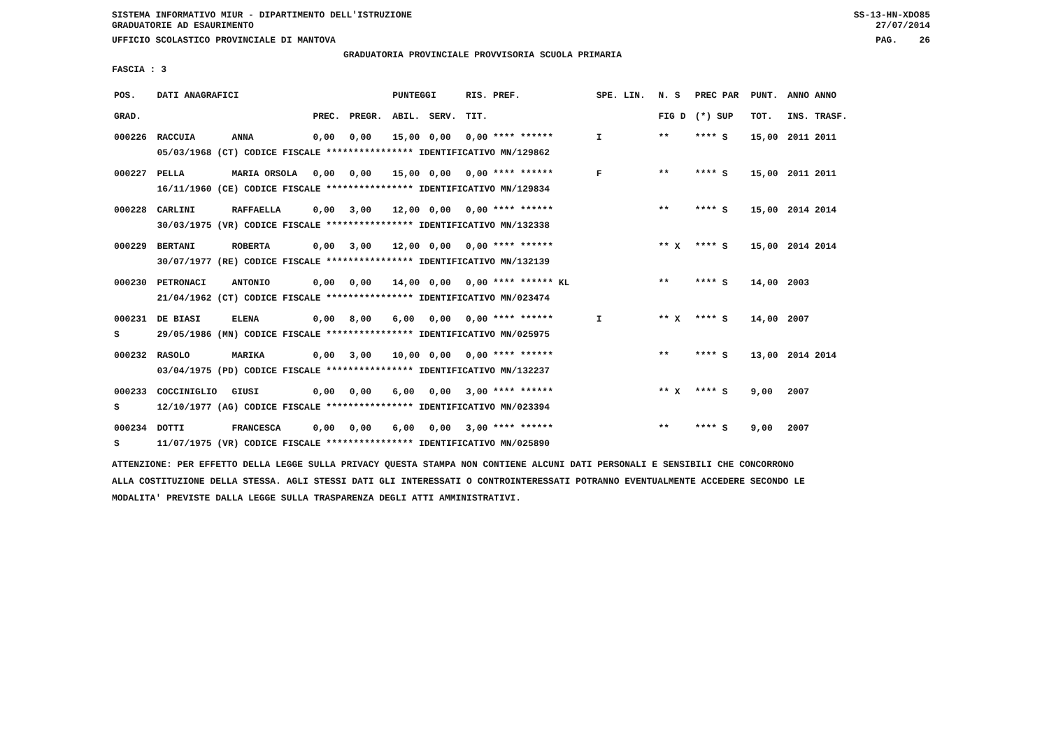SISTEMA INFORMATIVO MIUR - DIPARTIMENTO DELL'ISTRUZIONE
GRADUATORIE AD ESAURIMENTO SS-13-HN-XDO85
27/07/2014
UFFICIO SCOLASTICO PROVINCIALE DI MANTOVA PAG. 26
GRADUATORIA PROVINCIALE PROVVISORIA SCUOLA PRIMARIA
FASCIA : 3
| POS. | DATI ANAGRAFICI | | | | | PUNTEGGI | | RIS. PREF. | | SPE. LIN. | N. S | PREC PAR | PUNT. | ANNO ANNO |
| --- | --- | --- | --- | --- | --- | --- | --- | --- | --- | --- | --- | --- | --- | --- |
| GRAD. | | | | PREC. | PREGR. | ABIL. | SERV. | TIT. | | | FIG D | (*) SUP | TOT. | INS. TRASF. |
| 000226 | RACCUIA | ANNA | | 0,00 | 0,00 | 15,00 | 0,00 | 0,00 **** ****** | | I | ** | **** S | 15,00 | 2011 2011 |
| | 05/03/1968 (CT) CODICE FISCALE **************** IDENTIFICATIVO MN/129862 | | | | | | | | | | | | | |
| 000227 | PELLA | MARIA ORSOLA | | 0,00 | 0,00 | 15,00 | 0,00 | 0,00 **** ****** | | F | ** | **** S | 15,00 | 2011 2011 |
| | 16/11/1960 (CE) CODICE FISCALE **************** IDENTIFICATIVO MN/129834 | | | | | | | | | | | | | |
| 000228 | CARLINI | RAFFAELLA | | 0,00 | 3,00 | 12,00 | 0,00 | 0,00 **** ****** | | | ** | **** S | 15,00 | 2014 2014 |
| | 30/03/1975 (VR) CODICE FISCALE **************** IDENTIFICATIVO MN/132338 | | | | | | | | | | | | | |
| 000229 | BERTANI | ROBERTA | | 0,00 | 3,00 | 12,00 | 0,00 | 0,00 **** ****** | | | ** X | **** S | 15,00 | 2014 2014 |
| | 30/07/1977 (RE) CODICE FISCALE **************** IDENTIFICATIVO MN/132139 | | | | | | | | | | | | | |
| 000230 | PETRONACI | ANTONIO | | 0,00 | 0,00 | 14,00 | 0,00 | 0,00 **** ****** KL | | | ** | **** S | 14,00 | 2003 |
| | 21/04/1962 (CT) CODICE FISCALE **************** IDENTIFICATIVO MN/023474 | | | | | | | | | | | | | |
| 000231 | DE BIASI | ELENA | | 0,00 | 8,00 | 6,00 | 0,00 | 0,00 **** ****** | | I | ** X | **** S | 14,00 | 2007 |
| S | 29/05/1986 (MN) CODICE FISCALE **************** IDENTIFICATIVO MN/025975 | | | | | | | | | | | | | |
| 000232 | RASOLO | MARIKA | | 0,00 | 3,00 | 10,00 | 0,00 | 0,00 **** ****** | | | ** | **** S | 13,00 | 2014 2014 |
| | 03/04/1975 (PD) CODICE FISCALE **************** IDENTIFICATIVO MN/132237 | | | | | | | | | | | | | |
| 000233 | COCCINIGLIO | GIUSI | | 0,00 | 0,00 | 6,00 | 0,00 | 3,00 **** ****** | | | ** X | **** S | 9,00 | 2007 |
| S | 12/10/1977 (AG) CODICE FISCALE **************** IDENTIFICATIVO MN/023394 | | | | | | | | | | | | | |
| 000234 | DOTTI | FRANCESCA | | 0,00 | 0,00 | 6,00 | 0,00 | 3,00 **** ****** | | | ** | **** S | 9,00 | 2007 |
| S | 11/07/1975 (VR) CODICE FISCALE **************** IDENTIFICATIVO MN/025890 | | | | | | | | | | | | | |
ATTENZIONE: PER EFFETTO DELLA LEGGE SULLA PRIVACY QUESTA STAMPA NON CONTIENE ALCUNI DATI PERSONALI E SENSIBILI CHE CONCORRONO
ALLA COSTITUZIONE DELLA STESSA. AGLI STESSI DATI GLI INTERESSATI O CONTROINTERESSATI POTRANNO EVENTUALMENTE ACCEDERE SECONDO LE
MODALITA' PREVISTE DALLA LEGGE SULLA TRASPARENZA DEGLI ATTI AMMINISTRATIVI.